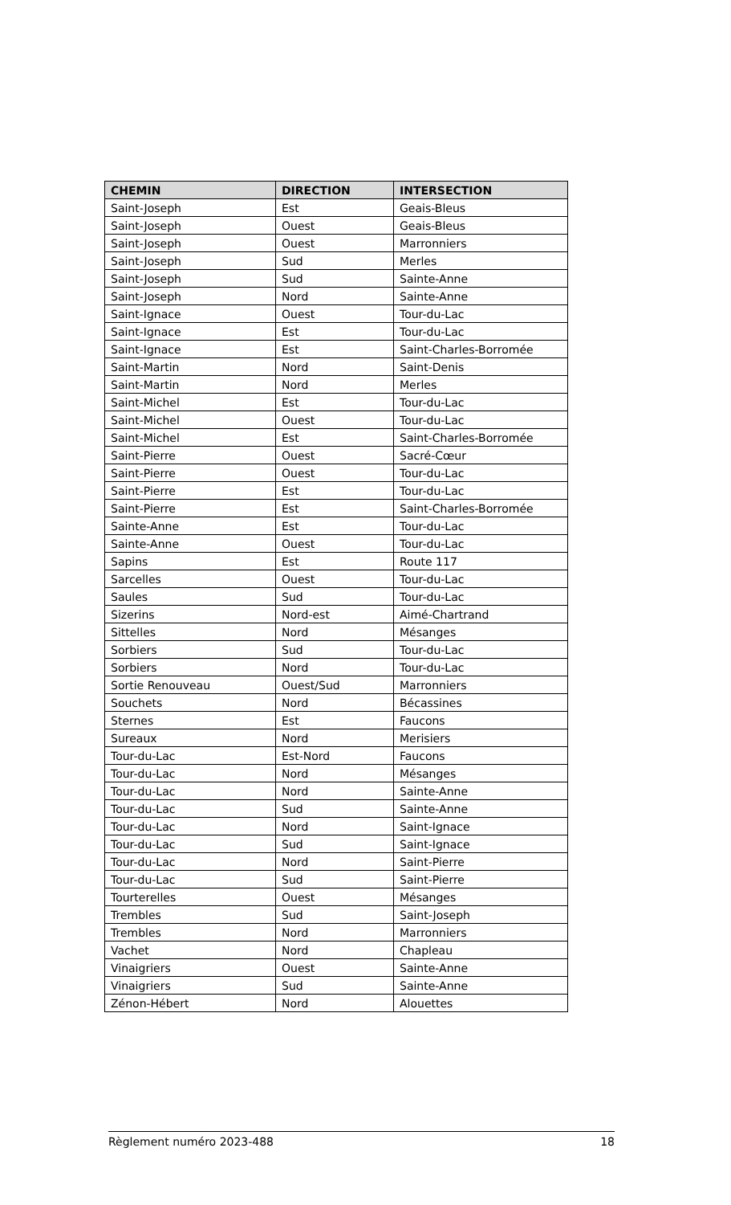| CHEMIN | DIRECTION | INTERSECTION |
| --- | --- | --- |
| Saint-Joseph | Est | Geais-Bleus |
| Saint-Joseph | Ouest | Geais-Bleus |
| Saint-Joseph | Ouest | Marronniers |
| Saint-Joseph | Sud | Merles |
| Saint-Joseph | Sud | Sainte-Anne |
| Saint-Joseph | Nord | Sainte-Anne |
| Saint-Ignace | Ouest | Tour-du-Lac |
| Saint-Ignace | Est | Tour-du-Lac |
| Saint-Ignace | Est | Saint-Charles-Borromée |
| Saint-Martin | Nord | Saint-Denis |
| Saint-Martin | Nord | Merles |
| Saint-Michel | Est | Tour-du-Lac |
| Saint-Michel | Ouest | Tour-du-Lac |
| Saint-Michel | Est | Saint-Charles-Borromée |
| Saint-Pierre | Ouest | Sacré-Cœur |
| Saint-Pierre | Ouest | Tour-du-Lac |
| Saint-Pierre | Est | Tour-du-Lac |
| Saint-Pierre | Est | Saint-Charles-Borromée |
| Sainte-Anne | Est | Tour-du-Lac |
| Sainte-Anne | Ouest | Tour-du-Lac |
| Sapins | Est | Route 117 |
| Sarcelles | Ouest | Tour-du-Lac |
| Saules | Sud | Tour-du-Lac |
| Sizerins | Nord-est | Aimé-Chartrand |
| Sittelles | Nord | Mésanges |
| Sorbiers | Sud | Tour-du-Lac |
| Sorbiers | Nord | Tour-du-Lac |
| Sortie Renouveau | Ouest/Sud | Marronniers |
| Souchets | Nord | Bécassines |
| Sternes | Est | Faucons |
| Sureaux | Nord | Merisiers |
| Tour-du-Lac | Est-Nord | Faucons |
| Tour-du-Lac | Nord | Mésanges |
| Tour-du-Lac | Nord | Sainte-Anne |
| Tour-du-Lac | Sud | Sainte-Anne |
| Tour-du-Lac | Nord | Saint-Ignace |
| Tour-du-Lac | Sud | Saint-Ignace |
| Tour-du-Lac | Nord | Saint-Pierre |
| Tour-du-Lac | Sud | Saint-Pierre |
| Tourterelles | Ouest | Mésanges |
| Trembles | Sud | Saint-Joseph |
| Trembles | Nord | Marronniers |
| Vachet | Nord | Chapleau |
| Vinaigriers | Ouest | Sainte-Anne |
| Vinaigriers | Sud | Sainte-Anne |
| Zénon-Hébert | Nord | Alouettes |
Règlement numéro 2023-488 18